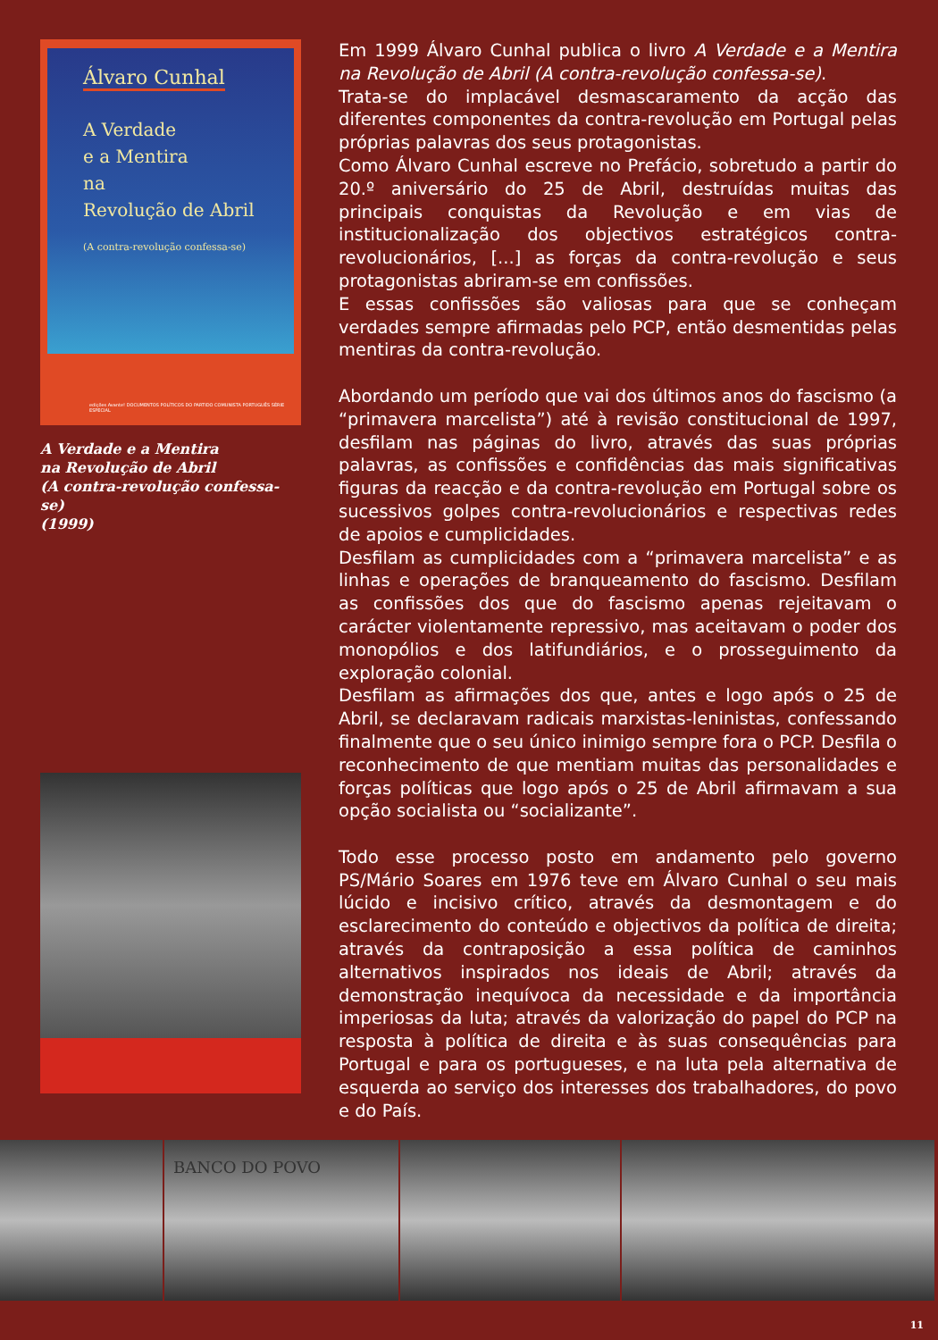Álvaro Cunhal
A Verdade
e a Mentira
na
Revolução de Abril
(A contra-revolução confessa-se)
edições Avante! DOCUMENTOS POLÍTICOS DO PARTIDO COMUNISTA PORTUGUÊS SÉRIE ESPECIAL
A Verdade e a Mentira
na Revolução de Abril
(A contra-revolução confessa-se)
(1999)
Em 1999 Álvaro Cunhal publica o livro A Verdade e a Mentira na Revolução de Abril (A contra-revolução confessa-se).
Trata-se do implacável desmascaramento da acção das diferentes componentes da contra-revolução em Portugal pelas próprias palavras dos seus protagonistas.
Como Álvaro Cunhal escreve no Prefácio, sobretudo a partir do 20.º aniversário do 25 de Abril, destruídas muitas das principais conquistas da Revolução e em vias de institucionalização dos objectivos estratégicos contra-revolucionários, [...] as forças da contra-revolução e seus protagonistas abriram-se em confissões.
E essas confissões são valiosas para que se conheçam verdades sempre afirmadas pelo PCP, então desmentidas pelas mentiras da contra-revolução.
Abordando um período que vai dos últimos anos do fascismo (a “primavera marcelista”) até à revisão constitucional de 1997, desfilam nas páginas do livro, através das suas próprias palavras, as confissões e confidências das mais significativas figuras da reacção e da contra-revolução em Portugal sobre os sucessivos golpes contra-revolucionários e respectivas redes de apoios e cumplicidades.
Desfilam as cumplicidades com a “primavera marcelista” e as linhas e operações de branqueamento do fascismo. Desfilam as confissões dos que do fascismo apenas rejeitavam o carácter violentamente repressivo, mas aceitavam o poder dos monopólios e dos latifundiários, e o prosseguimento da exploração colonial.
Desfilam as afirmações dos que, antes e logo após o 25 de Abril, se declaravam radicais marxistas-leninistas, confessando finalmente que o seu único inimigo sempre fora o PCP. Desfila o reconhecimento de que mentiam muitas das personalidades e forças políticas que logo após o 25 de Abril afirmavam a sua opção socialista ou “socializante”.
Todo esse processo posto em andamento pelo governo PS/Mário Soares em 1976 teve em Álvaro Cunhal o seu mais lúcido e incisivo crítico, através da desmontagem e do esclarecimento do conteúdo e objectivos da política de direita; através da contraposição a essa política de caminhos alternativos inspirados nos ideais de Abril; através da demonstração inequívoca da necessidade e da importância imperiosas da luta; através da valorização do papel do PCP na resposta à política de direita e às suas consequências para Portugal e para os portugueses, e na luta pela alternativa de esquerda ao serviço dos interesses dos trabalhadores, do povo e do País.
BANCO DO POVO
11